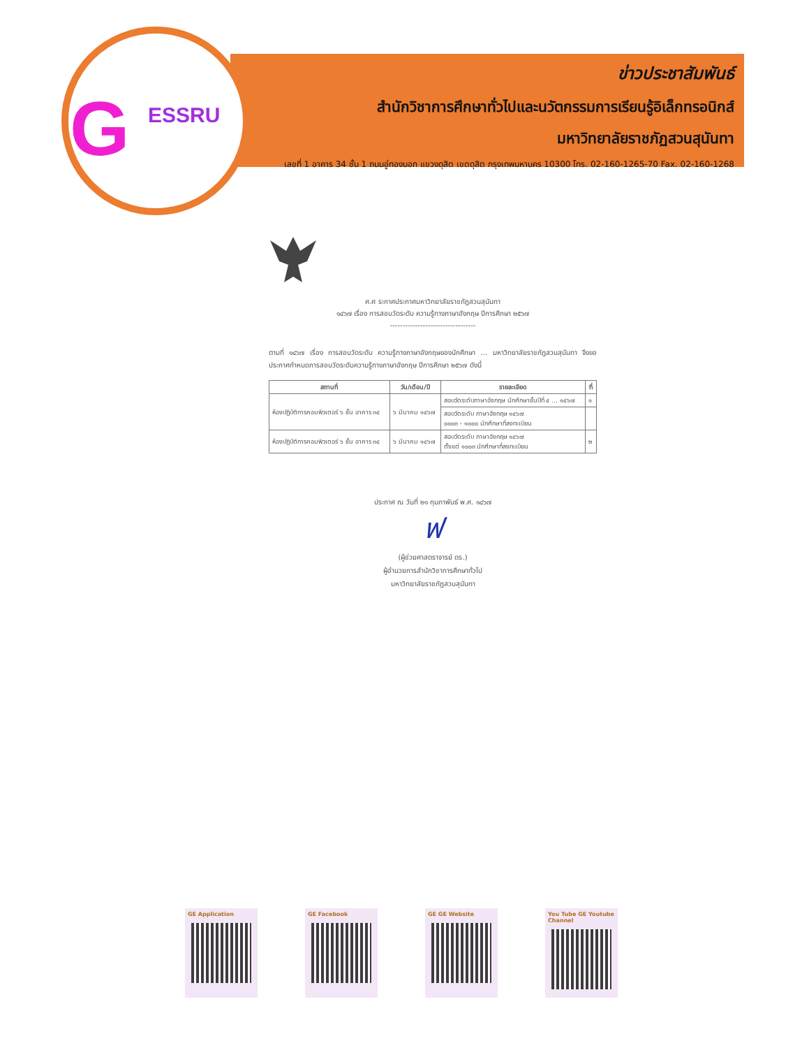G ESSRU
ข่าวประชาสัมพันธ์
สำนักวิชาการศึกษาทั่วไปและนวัตกรรมการเรียนรู้อิเล็กทรอนิกส์
มหาวิทยาลัยราชภัฏสวนสุนันทา
เลขที่ 1 อาคาร 34 ชั้น 1 ถนนอู่ทองนอก แขวงดุสิต เขตดุสิต กรุงเทพมหานคร 10300 โทร. 02-160-1265-70 Fax. 02-160-1268
ศ.ศ ระกาศประกาศมหาวิทยาลัยราชภัฏสวนสุนันทา
๑๔๖๗ เรื่อง การสอบวัดระดับ ความรู้ทางภาษาอังกฤษ ปีการศึกษา ๒๕๖๗
----------------------------------
ตามที่ ๑๔๖๗ เรื่อง การสอบวัดระดับ ความรู้ทางภาษาอังกฤษของนักศึกษา ... มหาวิทยาลัยราชภัฏสวนสุนันทา จึงขอประกาศกำหนดการสอบวัดระดับความรู้ทางภาษาอังกฤษ ปีการศึกษา ๒๕๖๗ ดังนี้
| สถานที่ | วัน/เดือน/ปี | รายละเอียด | ที่ |
| --- | --- | --- | --- |
| ห้องปฏิบัติการคอมพิวเตอร์ ๖ ชั้น อาคาร ๓๔ | ๖ มีนาคม ๑๔๖๗ | สอบวัดระดับภาษาอังกฤษ นักศึกษาชั้นปีที่ ๔ ... ๑๔๖๗ | ๑ |
| | | สอบวัดระดับ ภาษาอังกฤษ ๑๔๖๗ ๐๐๐๓ - ๑๐๐๐ นักศึกษาที่ลงทะเบียน | |
| ห้องปฏิบัติการคอมพิวเตอร์ ๖ ชั้น อาคาร ๓๔ | ๖ มีนาคม ๑๔๖๗ | สอบวัดระดับ ภาษาอังกฤษ ๑๔๖๗ ตั้งแต่ ๑๐๐๓ นักศึกษาที่ลงทะเบียน | ๒ |
ประกาศ ณ วันที่ ๒๑ กุมภาพันธ์ พ.ศ. ๑๔๖๗
ฟ
(ผู้ช่วยศาสตราจารย์ ดร.)
ผู้อำนวยการสำนักวิชาการศึกษาทั่วไป
มหาวิทยาลัยราชภัฏสวนสุนันทา
GE Application GE Facebook GE GE Website You Tube GE Youtube Channel